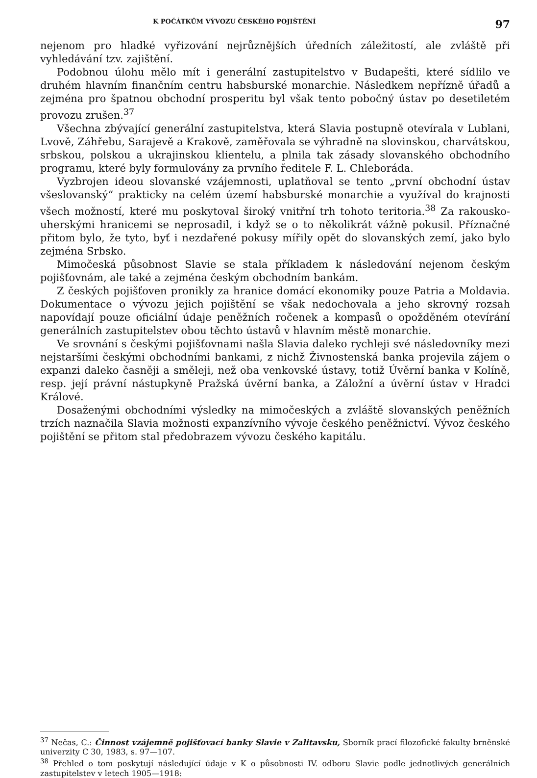K POČÁTKŮM VÝVOZU ČESKÉHO POJIŠTĚNÍ 97
nejenom pro hladké vyřizování nejrůznějších úředních záležitostí, ale zvláště při vyhledávání tzv. zajištění.
Podobnou úlohu mělo mít i generální zastupitelstvo v Budapešti, které sídlilo ve druhém hlavním finančním centru habsburské monarchie. Následkem nepřízně úřadů a zejména pro špatnou obchodní prosperitu byl však tento pobočný ústav po desetiletém provozu zrušen.<sup>37</sup>
Všechna zbývající generální zastupitelstva, která Slavia postupně otevírala v Lublani, Lvově, Záhřebu, Sarajevě a Krakově, zaměřovala se výhradně na slovinskou, charvátskou, srbskou, polskou a ukrajinskou klientelu, a plnila tak zásady slovanského obchodního programu, které byly formulovány za prvního ředitele F. L. Chleboráda.
Vyzbrojen ideou slovanské vzájemnosti, uplatňoval se tento „první obchodní ústav všeslovanský“ prakticky na celém území habsburské monarchie a využíval do krajnosti všech možností, které mu poskytoval široký vnitřní trh tohoto teritoria.<sup>38</sup> Za rakousko-uherskými hranicemi se neprosadil, i když se o to několikrát vážně pokusil. Příznačné přitom bylo, že tyto, byť i nezdařené pokusy mířily opět do slovanských zemí, jako bylo zejména Srbsko.
Mimočeská působnost Slavie se stala příkladem k následování nejenom českým pojišťovnám, ale také a zejména českým obchodním bankám.
Z českých pojišťoven pronikly za hranice domácí ekonomiky pouze Patria a Moldavia. Dokumentace o vývozu jejich pojištění se však nedochovala a jeho skrovný rozsah napovídají pouze oficiální údaje peněžních ročenek a kompasů o opožděném otevírání generálních zastupitelstev obou těchto ústavů v hlavním městě monarchie.
Ve srovnání s českými pojišťovnami našla Slavia daleko rychleji své následovníky mezi nejstaršími českými obchodními bankami, z nichž Živnostenská banka projevila zájem o expanzi daleko časněji a směleji, než oba venkovské ústavy, totiž Úvěrní banka v Kolíně, resp. její právní nástupkyně Pražská úvěrní banka, a Záložní a úvěrní ústav v Hradci Králové.
Dosaženými obchodními výsledky na mimočeských a zvláště slovanských peněžních trzích naznačila Slavia možnosti expanzívního vývoje českého peněžnictví. Vývoz českého pojištění se přitom stal předobrazem vývozu českého kapitálu.
<sup>37</sup> Nečas, C.: Činnost vzájemně pojišťovací banky Slavie v Zalitavsku, Sborník prací filozofické fakulty brněnské univerzity C 30, 1983, s. 97—107.
<sup>38</sup> Přehled o tom poskytují následující údaje v K o působnosti IV. odboru Slavie podle jednotlivých generálních zastupitelstev v letech 1905—1918: